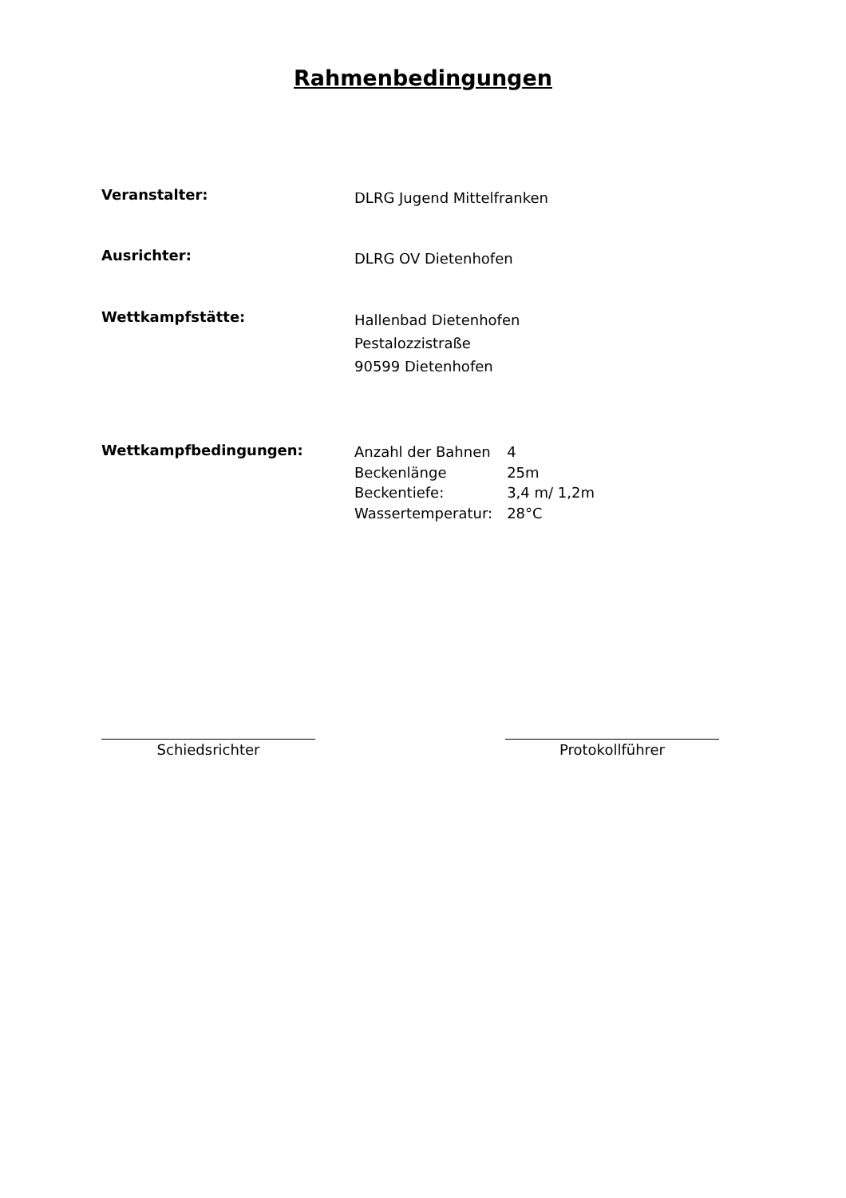Rahmenbedingungen
Veranstalter:
DLRG Jugend Mittelfranken
Ausrichter:
DLRG OV Dietenhofen
Wettkampfstätte:
Hallenbad Dietenhofen
Pestalozzistraße
90599 Dietenhofen
Wettkampfbedingungen:
| Anzahl der Bahnen | 4 |
| Beckenlänge | 25m |
| Beckentiefe: | 3,4 m/ 1,2m |
| Wassertemperatur: | 28°C |
Schiedsrichter Protokollführer